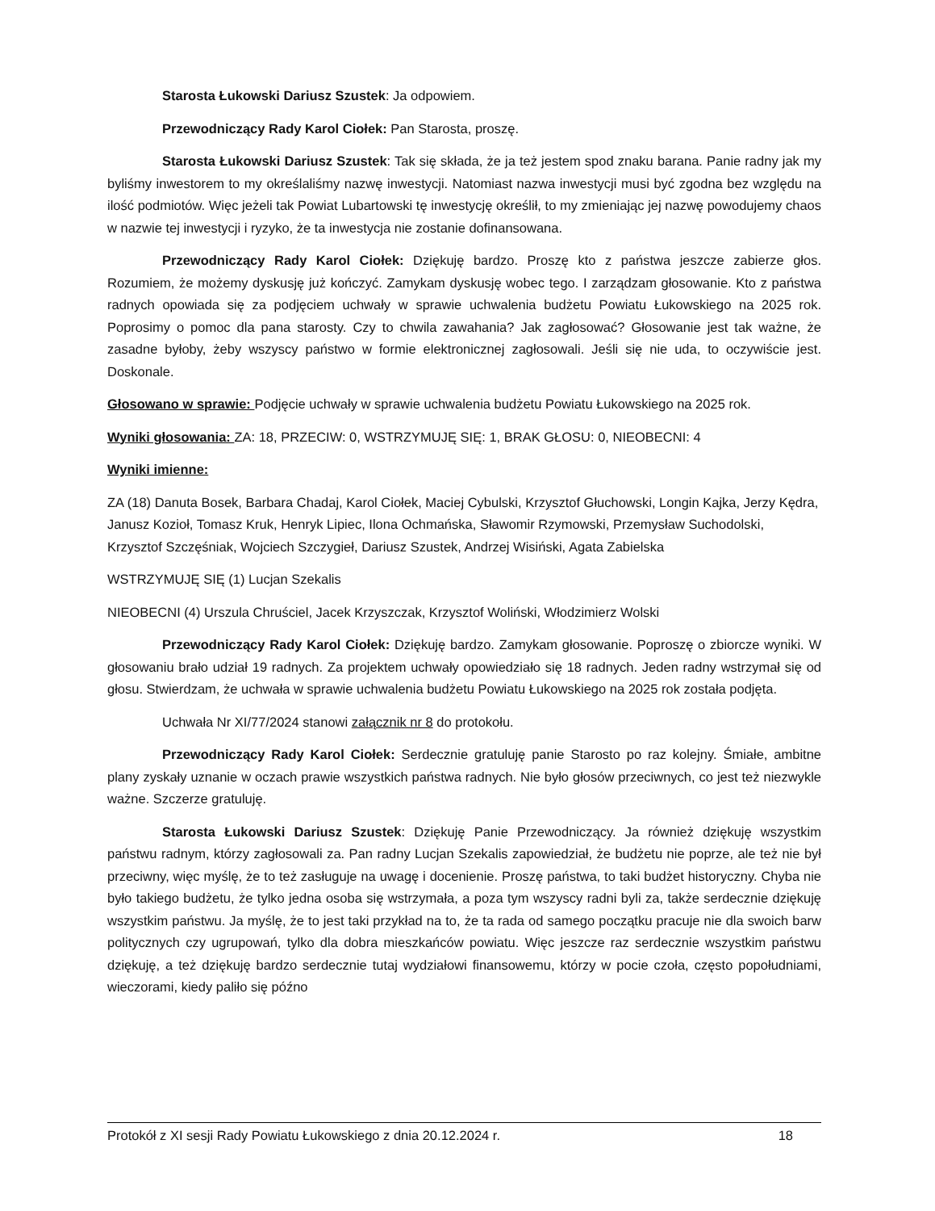Starosta Łukowski Dariusz Szustek: Ja odpowiem.
Przewodniczący Rady Karol Ciołek: Pan Starosta, proszę.
Starosta Łukowski Dariusz Szustek: Tak się składa, że ja też jestem spod znaku barana. Panie radny jak my byliśmy inwestorem to my określaliśmy nazwę inwestycji. Natomiast nazwa inwestycji musi być zgodna bez względu na ilość podmiotów. Więc jeżeli tak Powiat Lubartowski tę inwestycję określił, to my zmieniając jej nazwę powodujemy chaos w nazwie tej inwestycji i ryzyko, że ta inwestycja nie zostanie dofinansowana.
Przewodniczący Rady Karol Ciołek: Dziękuję bardzo. Proszę kto z państwa jeszcze zabierze głos. Rozumiem, że możemy dyskusję już kończyć. Zamykam dyskusję wobec tego. I zarządzam głosowanie. Kto z państwa radnych opowiada się za podjęciem uchwały w sprawie uchwalenia budżetu Powiatu Łukowskiego na 2025 rok. Poprosimy o pomoc dla pana starosty. Czy to chwila zawahania? Jak zagłosować? Głosowanie jest tak ważne, że zasadne byłoby, żeby wszyscy państwo w formie elektronicznej zagłosowali. Jeśli się nie uda, to oczywiście jest. Doskonale.
Głosowano w sprawie: Podjęcie uchwały w sprawie uchwalenia budżetu Powiatu Łukowskiego na 2025 rok.
Wyniki głosowania: ZA: 18, PRZECIW: 0, WSTRZYMUJĘ SIĘ: 1, BRAK GŁOSU: 0, NIEOBECNI: 4
Wyniki imienne:
ZA (18) Danuta Bosek, Barbara Chadaj, Karol Ciołek, Maciej Cybulski, Krzysztof Głuchowski, Longin Kajka, Jerzy Kędra, Janusz Kozioł, Tomasz Kruk, Henryk Lipiec, Ilona Ochmańska, Sławomir Rzymowski, Przemysław Suchodolski, Krzysztof Szczęśniak, Wojciech Szczygieł, Dariusz Szustek, Andrzej Wisiński, Agata Zabielska
WSTRZYMUJĘ SIĘ (1) Lucjan Szekalis
NIEOBECNI (4) Urszula Chruściel, Jacek Krzyszczak, Krzysztof Woliński, Włodzimierz Wolski
Przewodniczący Rady Karol Ciołek: Dziękuję bardzo. Zamykam głosowanie. Poproszę o zbiorcze wyniki. W głosowaniu brało udział 19 radnych. Za projektem uchwały opowiedziało się 18 radnych. Jeden radny wstrzymał się od głosu. Stwierdzam, że uchwała w sprawie uchwalenia budżetu Powiatu Łukowskiego na 2025 rok została podjęta.
Uchwała Nr XI/77/2024 stanowi załącznik nr 8 do protokołu.
Przewodniczący Rady Karol Ciołek: Serdecznie gratuluję panie Starosto po raz kolejny. Śmiałe, ambitne plany zyskały uznanie w oczach prawie wszystkich państwa radnych. Nie było głosów przeciwnych, co jest też niezwykle ważne. Szczerze gratuluję.
Starosta Łukowski Dariusz Szustek: Dziękuję Panie Przewodniczący. Ja również dziękuję wszystkim państwu radnym, którzy zagłosowali za. Pan radny Lucjan Szekalis zapowiedział, że budżetu nie poprze, ale też nie był przeciwny, więc myślę, że to też zasługuje na uwagę i docenienie. Proszę państwa, to taki budżet historyczny. Chyba nie było takiego budżetu, że tylko jedna osoba się wstrzymała, a poza tym wszyscy radni byli za, także serdecznie dziękuję wszystkim państwu. Ja myślę, że to jest taki przykład na to, że ta rada od samego początku pracuje nie dla swoich barw politycznych czy ugrupowań, tylko dla dobra mieszkańców powiatu. Więc jeszcze raz serdecznie wszystkim państwu dziękuję, a też dziękuję bardzo serdecznie tutaj wydziałowi finansowemu, którzy w pocie czoła, często popołudniami, wieczorami, kiedy paliło się późno
Protokół z XI sesji Rady Powiatu Łukowskiego z dnia 20.12.2024 r. 18